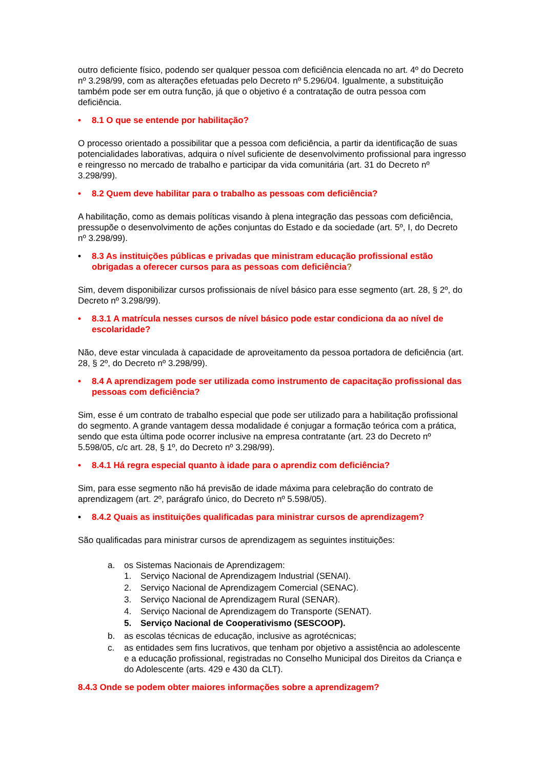outro deficiente físico, podendo ser qualquer pessoa com deficiência elencada no art. 4º do Decreto nº 3.298/99, com as alterações efetuadas pelo Decreto nº 5.296/04. Igualmente, a substituição também pode ser em outra função, já que o objetivo é a contratação de outra pessoa com deficiência.
• 8.1 O que se entende por habilitação?
O processo orientado a possibilitar que a pessoa com deficiência, a partir da identificação de suas potencialidades laborativas, adquira o nível suficiente de desenvolvimento profissional para ingresso e reingresso no mercado de trabalho e participar da vida comunitária (art. 31 do Decreto nº 3.298/99).
• 8.2 Quem deve habilitar para o trabalho as pessoas com deficiência?
A habilitação, como as demais políticas visando à plena integração das pessoas com deficiência, pressupõe o desenvolvimento de ações conjuntas do Estado e da sociedade (art. 5º, I, do Decreto nº 3.298/99).
• 8.3 As instituições públicas e privadas que ministram educação profissional estão obrigadas a oferecer cursos para as pessoas com deficiência?
Sim, devem disponibilizar cursos profissionais de nível básico para esse segmento (art. 28, § 2º, do Decreto nº 3.298/99).
• 8.3.1 A matrícula nesses cursos de nível básico pode estar condiciona da ao nível de escolaridade?
Não, deve estar vinculada à capacidade de aproveitamento da pessoa portadora de deficiência (art. 28, § 2º, do Decreto nº 3.298/99).
• 8.4 A aprendizagem pode ser utilizada como instrumento de capacitação profissional das pessoas com deficiência?
Sim, esse é um contrato de trabalho especial que pode ser utilizado para a habilitação profissional do segmento. A grande vantagem dessa modalidade é conjugar a formação teórica com a prática, sendo que esta última pode ocorrer inclusive na empresa contratante (art. 23 do Decreto nº 5.598/05, c/c art. 28, § 1º, do Decreto nº 3.298/99).
• 8.4.1 Há regra especial quanto à idade para o aprendiz com deficiência?
Sim, para esse segmento não há previsão de idade máxima para celebração do contrato de aprendizagem (art. 2º, parágrafo único, do Decreto nº 5.598/05).
• 8.4.2 Quais as instituições qualificadas para ministrar cursos de aprendizagem?
São qualificadas para ministrar cursos de aprendizagem as seguintes instituições:
a. os Sistemas Nacionais de Aprendizagem:
1. Serviço Nacional de Aprendizagem Industrial (SENAI).
2. Serviço Nacional de Aprendizagem Comercial (SENAC).
3. Serviço Nacional de Aprendizagem Rural (SENAR).
4. Serviço Nacional de Aprendizagem do Transporte (SENAT).
5. Serviço Nacional de Cooperativismo (SESCOOP).
b. as escolas técnicas de educação, inclusive as agrotécnicas;
c. as entidades sem fins lucrativos, que tenham por objetivo a assistência ao adolescente e a educação profissional, registradas no Conselho Municipal dos Direitos da Criança e do Adolescente (arts. 429 e 430 da CLT).
8.4.3 Onde se podem obter maiores informações sobre a aprendizagem?